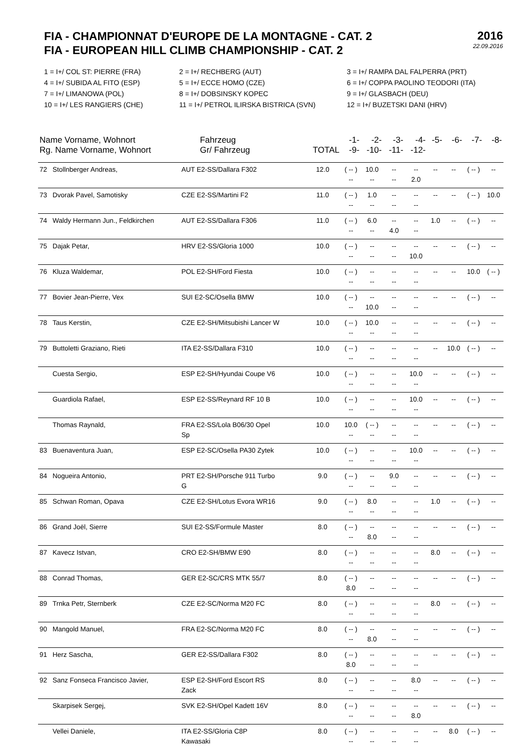FIA - CHAMPIONNAT D'EUROPE DE LA MONTAGNE - CAT. 2
FIA - EUROPEAN HILL CLIMB CHAMPIONSHIP - CAT. 2
2016
22.09.2016
1 = I+/ COL ST: PIERRE (FRA)
2 = I+/ RECHBERG (AUT)
3 = I+/ RAMPA DAL FALPERRA (PRT)
4 = I+/ SUBIDA AL FITO (ESP)
5 = I+/ ECCE HOMO (CZE)
6 = I+/ COPPA PAOLINO TEODORI (ITA)
7 = I+/ LIMANOWA (POL)
8 = I+/ DOBSINSKY KOPEC
9 = I+/ GLASBACH (DEU)
10 = I+/ LES RANGIERS (CHE)
11 = I+/ PETROL ILIRSKA BISTRICA (SVN)
12 = I+/ BUZETSKI DANI (HRV)
| Name Vorname, Wohnort Rg. Name Vorname, Wohnort | | Fahrzeug Gr/ Fahrzeug | TOTAL | -1- -9- | -2- -10- | -3- -11- | -4- -12- | -5- | -6- | -7- | -8- |
| --- | --- | --- | --- | --- | --- | --- | --- | --- | --- | --- | --- |
| 72 | Stollnberger Andreas, | AUT E2-SS/Dallara F302 | 12.0 | ( -- ) -- | 10.0 -- | -- -- | -- 2.0 | -- | -- | ( -- ) | -- |
| 73 | Dvorak Pavel, Samotisky | CZE E2-SS/Martini F2 | 11.0 | ( -- ) -- | 1.0 -- | -- -- | -- -- | -- | -- | ( -- ) | 10.0 |
| 74 | Waldy Hermann Jun., Feldkirchen | AUT E2-SS/Dallara F306 | 11.0 | ( -- ) -- | 6.0 -- | -- 4.0 | -- -- | 1.0 | -- | ( -- ) | -- |
| 75 | Dajak Petar, | HRV E2-SS/Gloria 1000 | 10.0 | ( -- ) -- | -- -- | -- -- | -- 10.0 | -- | -- | ( -- ) | -- |
| 76 | Kluza Waldemar, | POL E2-SH/Ford Fiesta | 10.0 | ( -- ) -- | -- -- | -- -- | -- -- | -- | -- | 10.0 | ( -- ) |
| 77 | Bovier Jean-Pierre, Vex | SUI E2-SC/Osella BMW | 10.0 | ( -- ) -- | -- 10.0 | -- -- | -- -- | -- | -- | ( -- ) | -- |
| 78 | Taus Kerstin, | CZE E2-SH/Mitsubishi Lancer W | 10.0 | ( -- ) -- | 10.0 -- | -- -- | -- -- | -- | -- | ( -- ) | -- |
| 79 | Buttoletti Graziano, Rieti | ITA E2-SS/Dallara F310 | 10.0 | ( -- ) -- | -- -- | -- -- | -- -- | -- | 10.0 | ( -- ) | -- |
| | Cuesta Sergio, | ESP E2-SH/Hyundai Coupe V6 | 10.0 | ( -- ) -- | -- -- | -- -- | 10.0 -- | -- | -- | ( -- ) | -- |
| | Guardiola Rafael, | ESP E2-SS/Reynard RF 10 B | 10.0 | ( -- ) -- | -- -- | -- -- | 10.0 -- | -- | -- | ( -- ) | -- |
| | Thomas Raynald, | FRA E2-SS/Lola B06/30 Opel Sp | 10.0 | 10.0 -- | ( -- ) -- | -- -- | -- -- | -- | -- | ( -- ) | -- |
| 83 | Buenaventura Juan, | ESP E2-SC/Osella PA30 Zytek | 10.0 | ( -- ) -- | -- -- | -- -- | 10.0 -- | -- | -- | ( -- ) | -- |
| 84 | Nogueira Antonio, | PRT E2-SH/Porsche 911 Turbo G | 9.0 | ( -- ) -- | -- -- | 9.0 -- | -- -- | -- | -- | ( -- ) | -- |
| 85 | Schwan Roman, Opava | CZE E2-SH/Lotus Evora WR16 | 9.0 | ( -- ) -- | 8.0 -- | -- -- | -- -- | 1.0 | -- | ( -- ) | -- |
| 86 | Grand Joël, Sierre | SUI E2-SS/Formule Master | 8.0 | ( -- ) -- | -- 8.0 | -- -- | -- -- | -- | -- | ( -- ) | -- |
| 87 | Kavecz Istvan, | CRO E2-SH/BMW E90 | 8.0 | ( -- ) -- | -- -- | -- -- | -- -- | 8.0 | -- | ( -- ) | -- |
| 88 | Conrad Thomas, | GER E2-SC/CRS MTK 55/7 | 8.0 | ( -- ) 8.0 | -- -- | -- -- | -- -- | -- | -- | ( -- ) | -- |
| 89 | Trnka Petr, Sternberk | CZE E2-SC/Norma M20 FC | 8.0 | ( -- ) -- | -- -- | -- -- | -- -- | 8.0 | -- | ( -- ) | -- |
| 90 | Mangold Manuel, | FRA E2-SC/Norma M20 FC | 8.0 | ( -- ) -- | -- 8.0 | -- -- | -- -- | -- | -- | ( -- ) | -- |
| 91 | Herz Sascha, | GER E2-SS/Dallara F302 | 8.0 | ( -- ) 8.0 | -- -- | -- -- | -- -- | -- | -- | ( -- ) | -- |
| 92 | Sanz Fonseca Francisco Javier, | ESP E2-SH/Ford Escort RS Zack | 8.0 | ( -- ) -- | -- -- | -- -- | 8.0 -- | -- | -- | ( -- ) | -- |
| | Skarpisek Sergej, | SVK E2-SH/Opel Kadett 16V | 8.0 | ( -- ) -- | -- -- | -- -- | -- 8.0 | -- | -- | ( -- ) | -- |
| | Vellei Daniele, | ITA E2-SS/Gloria C8P Kawasaki | 8.0 | ( -- ) -- | -- -- | -- -- | -- -- | -- | 8.0 | ( -- ) | -- |